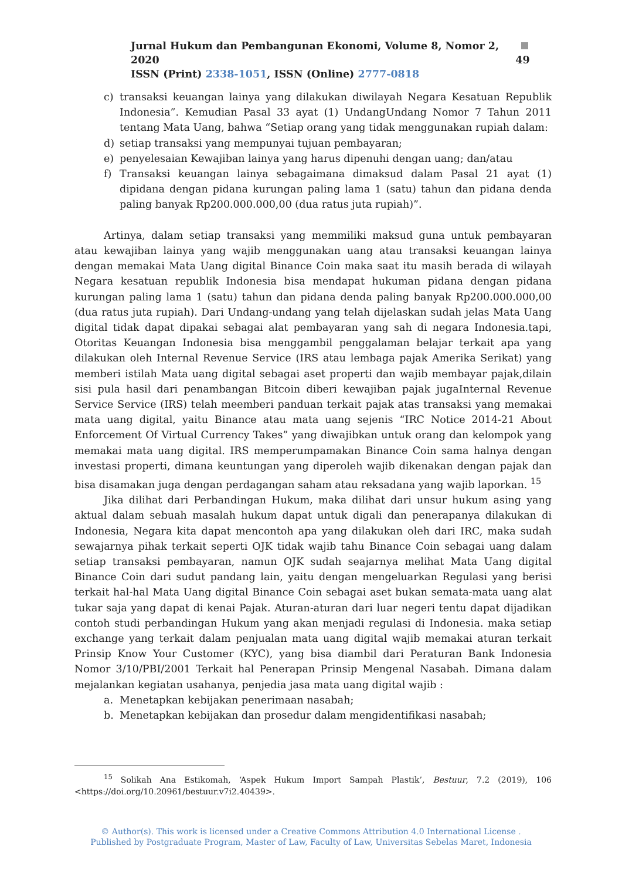Jurnal Hukum dan Pembangunan Ekonomi, Volume 8, Nomor 2, 2020 49
ISSN (Print) 2338-1051, ISSN (Online) 2777-0818
c) transaksi keuangan lainya yang dilakukan diwilayah Negara Kesatuan Republik Indonesia”. Kemudian Pasal 33 ayat (1) UndangUndang Nomor 7 Tahun 2011 tentang Mata Uang, bahwa “Setiap orang yang tidak menggunakan rupiah dalam:
d) setiap transaksi yang mempunyai tujuan pembayaran;
e) penyelesaian Kewajiban lainya yang harus dipenuhi dengan uang; dan/atau
f) Transaksi keuangan lainya sebagaimana dimaksud dalam Pasal 21 ayat (1) dipidana dengan pidana kurungan paling lama 1 (satu) tahun dan pidana denda paling banyak Rp200.000.000,00 (dua ratus juta rupiah)”.
Artinya, dalam setiap transaksi yang memmiliki maksud guna untuk pembayaran atau kewajiban lainya yang wajib menggunakan uang atau transaksi keuangan lainya dengan memakai Mata Uang digital Binance Coin maka saat itu masih berada di wilayah Negara kesatuan republik Indonesia bisa mendapat hukuman pidana dengan pidana kurungan paling lama 1 (satu) tahun dan pidana denda paling banyak Rp200.000.000,00 (dua ratus juta rupiah). Dari Undang-undang yang telah dijelaskan sudah jelas Mata Uang digital tidak dapat dipakai sebagai alat pembayaran yang sah di negara Indonesia.tapi, Otoritas Keuangan Indonesia bisa menggambil penggalaman belajar terkait apa yang dilakukan oleh Internal Revenue Service (IRS atau lembaga pajak Amerika Serikat) yang memberi istilah Mata uang digital sebagai aset properti dan wajib membayar pajak,dilain sisi pula hasil dari penambangan Bitcoin diberi kewajiban pajak jugaInternal Revenue Service Service (IRS) telah meemberi panduan terkait pajak atas transaksi yang memakai mata uang digital, yaitu Binance atau mata uang sejenis “IRC Notice 2014-21 About Enforcement Of Virtual Currency Takes” yang diwajibkan untuk orang dan kelompok yang memakai mata uang digital. IRS memperumpamakan Binance Coin sama halnya dengan investasi properti, dimana keuntungan yang diperoleh wajib dikenakan dengan pajak dan bisa disamakan juga dengan perdagangan saham atau reksadana yang wajib laporkan. <sup>15</sup>
Jika dilihat dari Perbandingan Hukum, maka dilihat dari unsur hukum asing yang aktual dalam sebuah masalah hukum dapat untuk digali dan penerapanya dilakukan di Indonesia, Negara kita dapat mencontoh apa yang dilakukan oleh dari IRC, maka sudah sewajarnya pihak terkait seperti OJK tidak wajib tahu Binance Coin sebagai uang dalam setiap transaksi pembayaran, namun OJK sudah seajarnya melihat Mata Uang digital Binance Coin dari sudut pandang lain, yaitu dengan mengeluarkan Regulasi yang berisi terkait hal-hal Mata Uang digital Binance Coin sebagai aset bukan semata-mata uang alat tukar saja yang dapat di kenai Pajak. Aturan-aturan dari luar negeri tentu dapat dijadikan contoh studi perbandingan Hukum yang akan menjadi regulasi di Indonesia. maka setiap exchange yang terkait dalam penjualan mata uang digital wajib memakai aturan terkait Prinsip Know Your Customer (KYC), yang bisa diambil dari Peraturan Bank Indonesia Nomor 3/10/PBI/2001 Terkait hal Penerapan Prinsip Mengenal Nasabah. Dimana dalam mejalankan kegiatan usahanya, penjedia jasa mata uang digital wajib :
a. Menetapkan kebijakan penerimaan nasabah;
b. Menetapkan kebijakan dan prosedur dalam mengidentifikasi nasabah;
<sup>15</sup> Solikah Ana Estikomah, ‘Aspek Hukum Import Sampah Plastik’, Bestuur, 7.2 (2019), 106 <https://doi.org/10.20961/bestuur.v7i2.40439>.
© Author(s). This work is licensed under a Creative Commons Attribution 4.0 International License .
Published by Postgraduate Program, Master of Law, Faculty of Law, Universitas Sebelas Maret, Indonesia